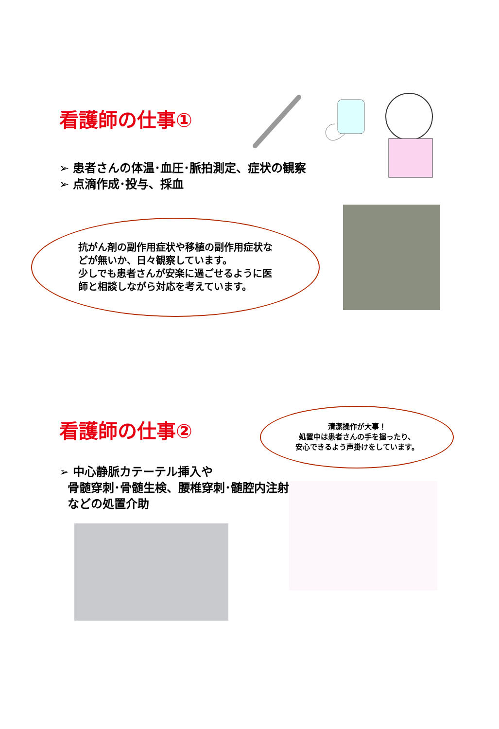看護師の仕事①
➢ 患者さんの体温･血圧･脈拍測定、症状の観察
➢ 点滴作成･投与、採血
抗がん剤の副作用症状や移植の副作用症状などが無いか、日々観察しています。
少しでも患者さんが安楽に過ごせるように医師と相談しながら対応を考えています。
看護師の仕事②
清潔操作が大事！
処置中は患者さんの手を握ったり、
安心できるよう声掛けをしています。
➢ 中心静脈カテーテル挿入や
骨髄穿刺･骨髄生検、腰椎穿刺･髄腔内注射
などの処置介助